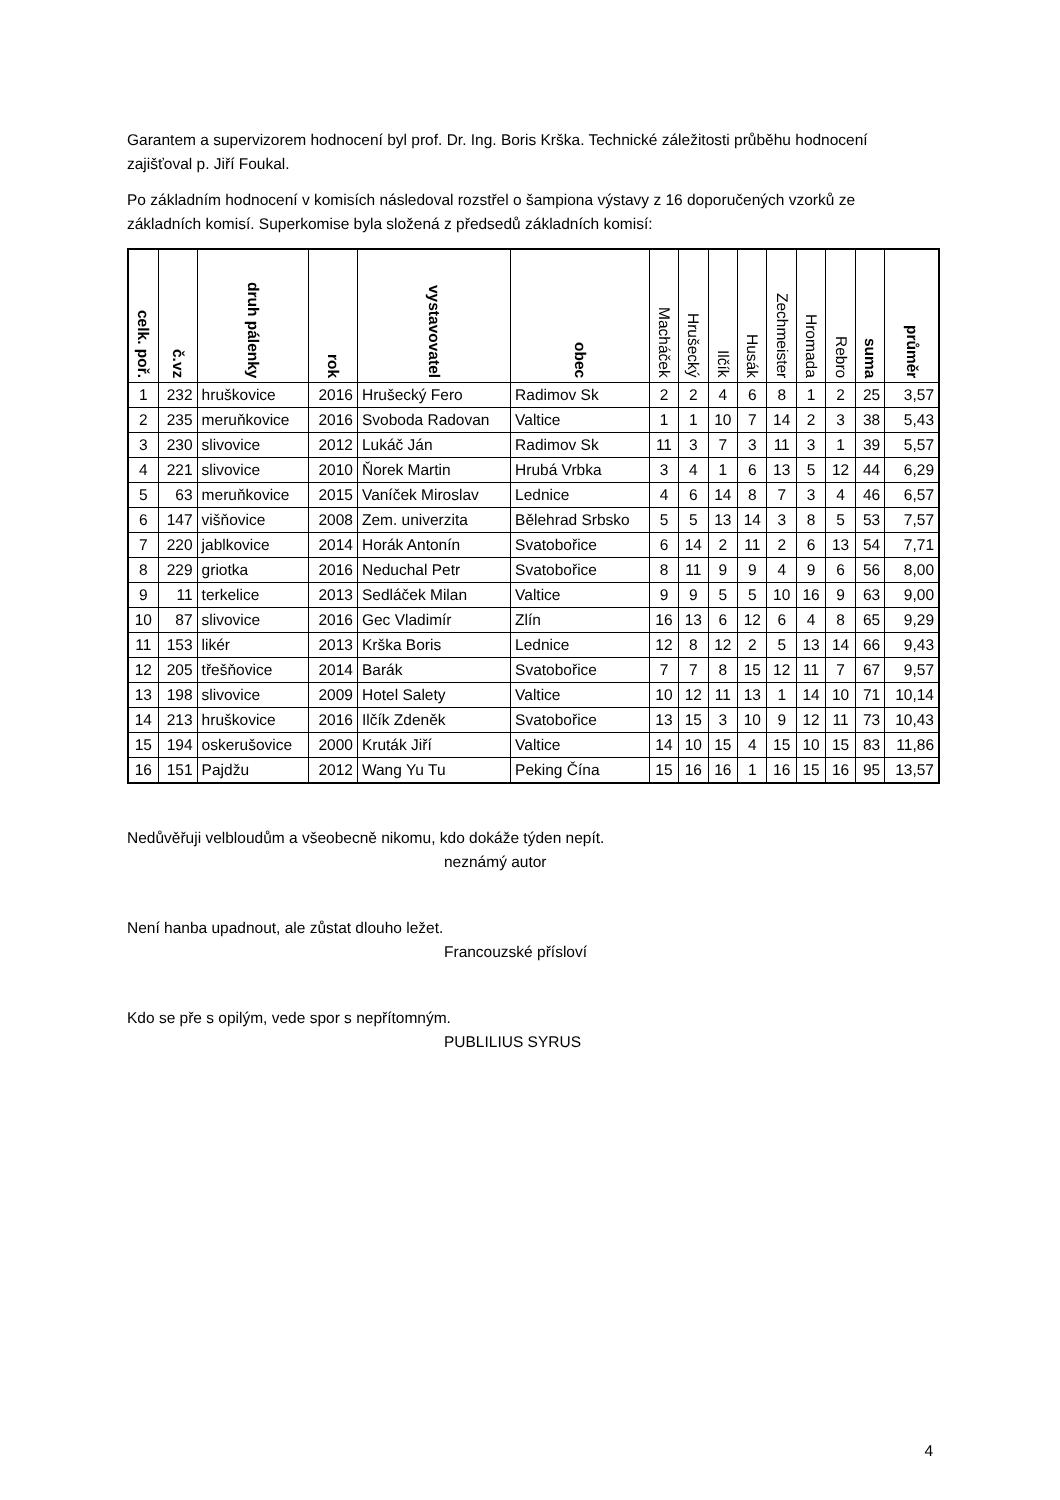Garantem a supervizorem hodnocení byl prof. Dr. Ing. Boris Krška. Technické záležitosti průběhu hodnocení zajišťoval p. Jiří Foukal.
Po základním hodnocení v komisích následoval rozstřel o šampiona výstavy z 16 doporučených vzorků ze základních komisí. Superkomise byla složená z předsedů základních komisí:
| celk. poř. | č.vz | druh pálenky | rok | vystavovatel | obec | Macháček | Hrušecký | Ilčík | Husák | Zechmeister | Hromada | Rebro | suma | průměr |
| --- | --- | --- | --- | --- | --- | --- | --- | --- | --- | --- | --- | --- | --- | --- |
| 1 | 232 | hruškovice | 2016 | Hrušecký Fero | Radimov Sk | 2 | 2 | 4 | 6 | 8 | 1 | 2 | 25 | 3,57 |
| 2 | 235 | meruňkovice | 2016 | Svoboda Radovan | Valtice | 1 | 1 | 10 | 7 | 14 | 2 | 3 | 38 | 5,43 |
| 3 | 230 | slivovice | 2012 | Lukáč Ján | Radimov Sk | 11 | 3 | 7 | 3 | 11 | 3 | 1 | 39 | 5,57 |
| 4 | 221 | slivovice | 2010 | Ňorek Martin | Hrubá Vrbka | 3 | 4 | 1 | 6 | 13 | 5 | 12 | 44 | 6,29 |
| 5 | 63 | meruňkovice | 2015 | Vaníček Miroslav | Lednice | 4 | 6 | 14 | 8 | 7 | 3 | 4 | 46 | 6,57 |
| 6 | 147 | višňovice | 2008 | Zem. univerzita | Bělehrad Srbsko | 5 | 5 | 13 | 14 | 3 | 8 | 5 | 53 | 7,57 |
| 7 | 220 | jablkovice | 2014 | Horák Antonín | Svatobořice | 6 | 14 | 2 | 11 | 2 | 6 | 13 | 54 | 7,71 |
| 8 | 229 | griotka | 2016 | Neduchal Petr | Svatobořice | 8 | 11 | 9 | 9 | 4 | 9 | 6 | 56 | 8,00 |
| 9 | 11 | terkelice | 2013 | Sedláček Milan | Valtice | 9 | 9 | 5 | 5 | 10 | 16 | 9 | 63 | 9,00 |
| 10 | 87 | slivovice | 2016 | Gec Vladimír | Zlín | 16 | 13 | 6 | 12 | 6 | 4 | 8 | 65 | 9,29 |
| 11 | 153 | likér | 2013 | Krška Boris | Lednice | 12 | 8 | 12 | 2 | 5 | 13 | 14 | 66 | 9,43 |
| 12 | 205 | třešňovice | 2014 | Barák | Svatobořice | 7 | 7 | 8 | 15 | 12 | 11 | 7 | 67 | 9,57 |
| 13 | 198 | slivovice | 2009 | Hotel Salety | Valtice | 10 | 12 | 11 | 13 | 1 | 14 | 10 | 71 | 10,14 |
| 14 | 213 | hruškovice | 2016 | Ilčík Zdeněk | Svatobořice | 13 | 15 | 3 | 10 | 9 | 12 | 11 | 73 | 10,43 |
| 15 | 194 | oskerušovice | 2000 | Kruták Jiří | Valtice | 14 | 10 | 15 | 4 | 15 | 10 | 15 | 83 | 11,86 |
| 16 | 151 | Pajdžu | 2012 | Wang Yu Tu | Peking Čína | 15 | 16 | 16 | 1 | 16 | 15 | 16 | 95 | 13,57 |
Nedůvěřuji velbloudům a všeobecně nikomu, kdo dokáže týden nepít.
neznámý autor
Není hanba upadnout, ale zůstat dlouho ležet.
Francouzské přísloví
Kdo se pře s opilým, vede spor s nepřítomným.
PUBLILIUS SYRUS
4